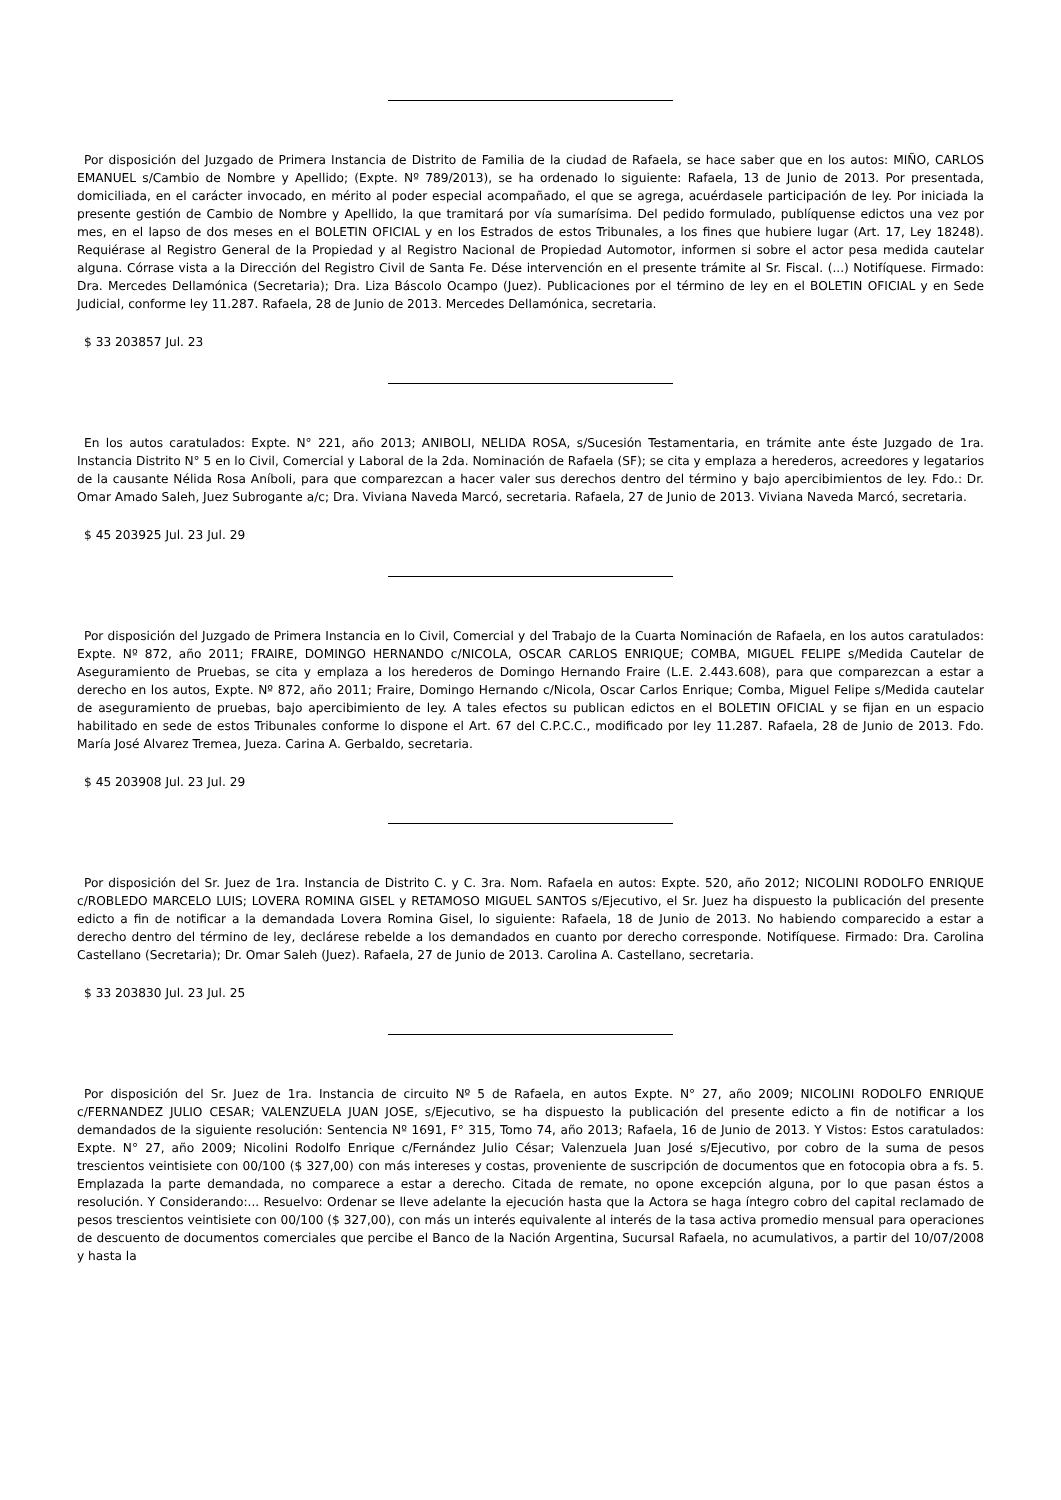Por disposición del Juzgado de Primera Instancia de Distrito de Familia de la ciudad de Rafaela, se hace saber que en los autos: MIÑO, CARLOS EMANUEL s/Cambio de Nombre y Apellido; (Expte. Nº 789/2013), se ha ordenado lo siguiente: Rafaela, 13 de Junio de 2013. Por presentada, domiciliada, en el carácter invocado, en mérito al poder especial acompañado, el que se agrega, acuérdasele participación de ley. Por iniciada la presente gestión de Cambio de Nombre y Apellido, la que tramitará por vía sumarísima. Del pedido formulado, publíquense edictos una vez por mes, en el lapso de dos meses en el BOLETIN OFICIAL y en los Estrados de estos Tribunales, a los fines que hubiere lugar (Art. 17, Ley 18248). Requiérase al Registro General de la Propiedad y al Registro Nacional de Propiedad Automotor, informen si sobre el actor pesa medida cautelar alguna. Córrase vista a la Dirección del Registro Civil de Santa Fe. Dése intervención en el presente trámite al Sr. Fiscal. (...) Notifíquese. Firmado: Dra. Mercedes Dellamónica (Secretaria); Dra. Liza Báscolo Ocampo (Juez). Publicaciones por el término de ley en el BOLETIN OFICIAL y en Sede Judicial, conforme ley 11.287. Rafaela, 28 de Junio de 2013. Mercedes Dellamónica, secretaria.
$ 33 203857 Jul. 23
En los autos caratulados: Expte. N° 221, año 2013; ANIBOLI, NELIDA ROSA, s/Sucesión Testamentaria, en trámite ante éste Juzgado de 1ra. Instancia Distrito N° 5 en lo Civil, Comercial y Laboral de la 2da. Nominación de Rafaela (SF); se cita y emplaza a herederos, acreedores y legatarios de la causante Nélida Rosa Aníboli, para que comparezcan a hacer valer sus derechos dentro del término y bajo apercibimientos de ley. Fdo.: Dr. Omar Amado Saleh, Juez Subrogante a/c; Dra. Viviana Naveda Marcó, secretaria. Rafaela, 27 de Junio de 2013. Viviana Naveda Marcó, secretaria.
$ 45 203925 Jul. 23 Jul. 29
Por disposición del Juzgado de Primera Instancia en lo Civil, Comercial y del Trabajo de la Cuarta Nominación de Rafaela, en los autos caratulados: Expte. Nº 872, año 2011; FRAIRE, DOMINGO HERNANDO c/NICOLA, OSCAR CARLOS ENRIQUE; COMBA, MIGUEL FELIPE s/Medida Cautelar de Aseguramiento de Pruebas, se cita y emplaza a los herederos de Domingo Hernando Fraire (L.E. 2.443.608), para que comparezcan a estar a derecho en los autos, Expte. Nº 872, año 2011; Fraire, Domingo Hernando c/Nicola, Oscar Carlos Enrique; Comba, Miguel Felipe s/Medida cautelar de aseguramiento de pruebas, bajo apercibimiento de ley. A tales efectos su publican edictos en el BOLETIN OFICIAL y se fijan en un espacio habilitado en sede de estos Tribunales conforme lo dispone el Art. 67 del C.P.C.C., modificado por ley 11.287. Rafaela, 28 de Junio de 2013. Fdo. María José Alvarez Tremea, Jueza. Carina A. Gerbaldo, secretaria.
$ 45 203908 Jul. 23 Jul. 29
Por disposición del Sr. Juez de 1ra. Instancia de Distrito C. y C. 3ra. Nom. Rafaela en autos: Expte. 520, año 2012; NICOLINI RODOLFO ENRIQUE c/ROBLEDO MARCELO LUIS; LOVERA ROMINA GISEL y RETAMOSO MIGUEL SANTOS s/Ejecutivo, el Sr. Juez ha dispuesto la publicación del presente edicto a fin de notificar a la demandada Lovera Romina Gisel, lo siguiente: Rafaela, 18 de Junio de 2013. No habiendo comparecido a estar a derecho dentro del término de ley, declárese rebelde a los demandados en cuanto por derecho corresponde. Notifíquese. Firmado: Dra. Carolina Castellano (Secretaria); Dr. Omar Saleh (Juez). Rafaela, 27 de Junio de 2013. Carolina A. Castellano, secretaria.
$ 33 203830 Jul. 23 Jul. 25
Por disposición del Sr. Juez de 1ra. Instancia de circuito Nº 5 de Rafaela, en autos Expte. N° 27, año 2009; NICOLINI RODOLFO ENRIQUE c/FERNANDEZ JULIO CESAR; VALENZUELA JUAN JOSE, s/Ejecutivo, se ha dispuesto la publicación del presente edicto a fin de notificar a los demandados de la siguiente resolución: Sentencia Nº 1691, F° 315, Tomo 74, año 2013; Rafaela, 16 de Junio de 2013. Y Vistos: Estos caratulados: Expte. N° 27, año 2009; Nicolini Rodolfo Enrique c/Fernández Julio César; Valenzuela Juan José s/Ejecutivo, por cobro de la suma de pesos trescientos veintisiete con 00/100 ($ 327,00) con más intereses y costas, proveniente de suscripción de documentos que en fotocopia obra a fs. 5. Emplazada la parte demandada, no comparece a estar a derecho. Citada de remate, no opone excepción alguna, por lo que pasan éstos a resolución. Y Considerando:... Resuelvo: Ordenar se lleve adelante la ejecución hasta que la Actora se haga íntegro cobro del capital reclamado de pesos trescientos veintisiete con 00/100 ($ 327,00), con más un interés equivalente al interés de la tasa activa promedio mensual para operaciones de descuento de documentos comerciales que percibe el Banco de la Nación Argentina, Sucursal Rafaela, no acumulativos, a partir del 10/07/2008 y hasta la